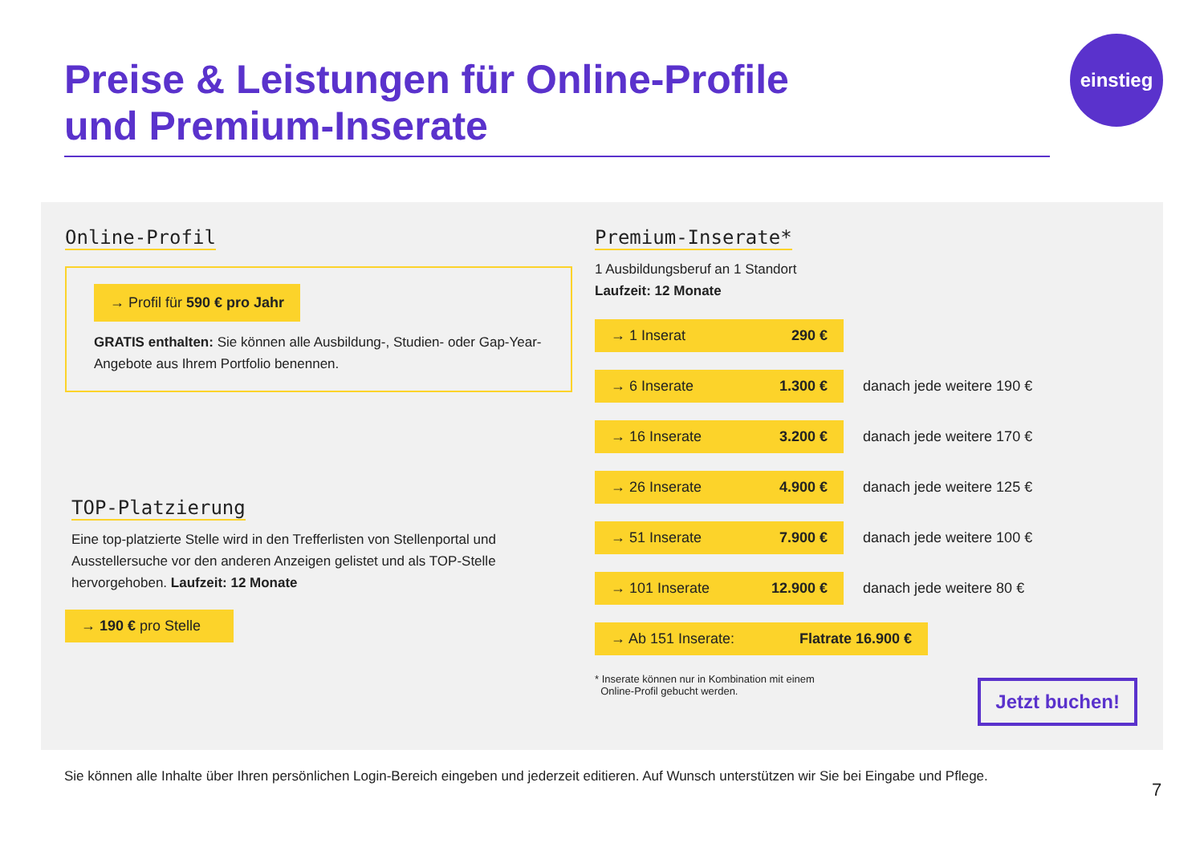Preise & Leistungen für Online-Profile
und Premium-Inserate
einstieg
Online-Profil
→ Profil für 590 € pro Jahr
GRATIS enthalten: Sie können alle Ausbildung-, Studien- oder Gap-Year-Angebote aus Ihrem Portfolio benennen.
TOP-Platzierung
Eine top-platzierte Stelle wird in den Trefferlisten von Stellenportal und Ausstellersuche vor den anderen Anzeigen gelistet und als TOP-Stelle hervorgehoben. Laufzeit: 12 Monate
→ 190 € pro Stelle
Premium-Inserate*
1 Ausbildungsberuf an 1 Standort
Laufzeit: 12 Monate
→ 1 Inserat 290 €
→ 6 Inserate 1.300 € danach jede weitere 190 €
→ 16 Inserate 3.200 € danach jede weitere 170 €
→ 26 Inserate 4.900 € danach jede weitere 125 €
→ 51 Inserate 7.900 € danach jede weitere 100 €
→ 101 Inserate 12.900 € danach jede weitere 80 €
→ Ab 151 Inserate: Flatrate 16.900 €
* Inserate können nur in Kombination mit einem
Online-Profil gebucht werden.
Jetzt buchen!
Sie können alle Inhalte über Ihren persönlichen Login-Bereich eingeben und jederzeit editieren. Auf Wunsch unterstützen wir Sie bei Eingabe und Pflege.
7